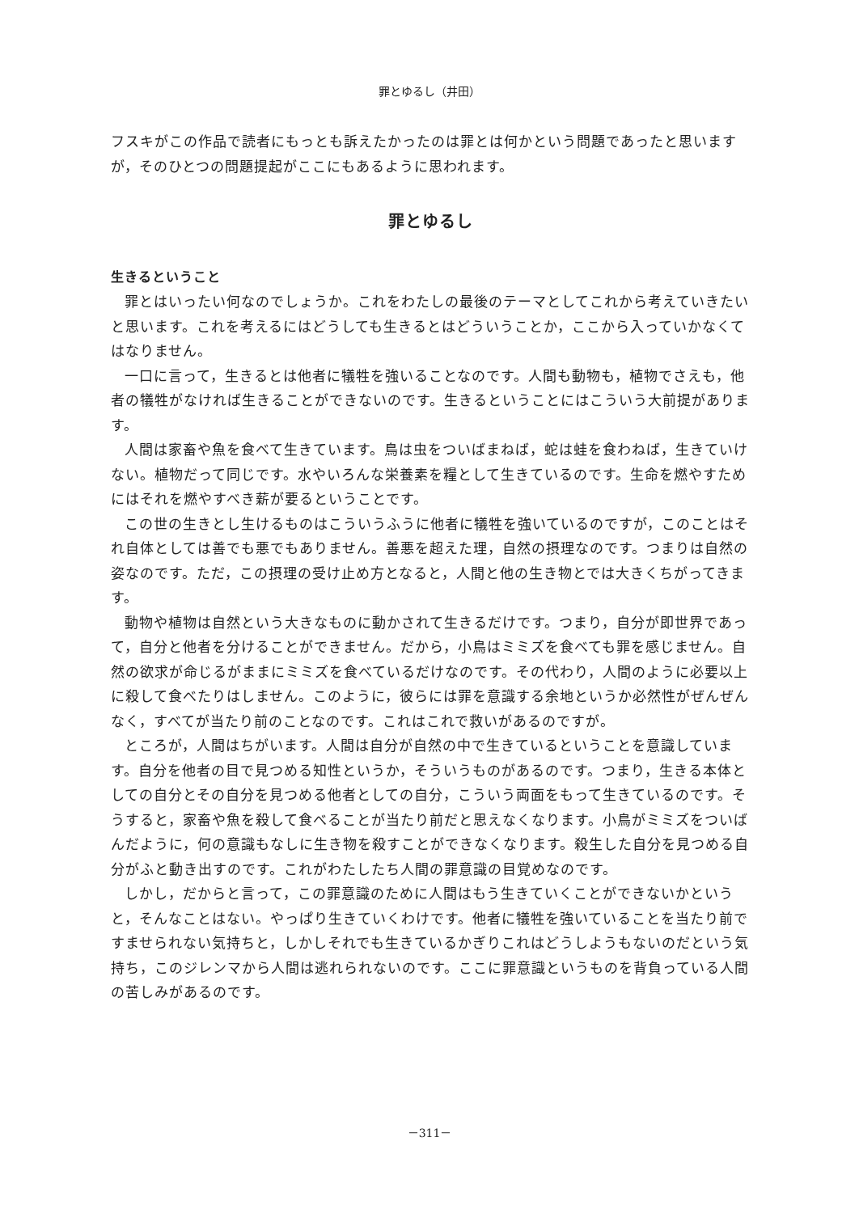罪とゆるし（井田）
フスキがこの作品で読者にもっとも訴えたかったのは罪とは何かという問題であったと思いますが，そのひとつの問題提起がここにもあるように思われます。
罪とゆるし
生きるということ
罪とはいったい何なのでしょうか。これをわたしの最後のテーマとしてこれから考えていきたいと思います。これを考えるにはどうしても生きるとはどういうことか，ここから入っていかなくてはなりません。
一口に言って，生きるとは他者に犠牲を強いることなのです。人間も動物も，植物でさえも，他者の犠牲がなければ生きることができないのです。生きるということにはこういう大前提があります。
人間は家畜や魚を食べて生きています。鳥は虫をついばまねば，蛇は蛙を食わねば，生きていけない。植物だって同じです。水やいろんな栄養素を糧として生きているのです。生命を燃やすためにはそれを燃やすべき薪が要るということです。
この世の生きとし生けるものはこういうふうに他者に犠牲を強いているのですが，このことはそれ自体としては善でも悪でもありません。善悪を超えた理，自然の摂理なのです。つまりは自然の姿なのです。ただ，この摂理の受け止め方となると，人間と他の生き物とでは大きくちがってきます。
動物や植物は自然という大きなものに動かされて生きるだけです。つまり，自分が即世界であって，自分と他者を分けることができません。だから，小鳥はミミズを食べても罪を感じません。自然の欲求が命じるがままにミミズを食べているだけなのです。その代わり，人間のように必要以上に殺して食べたりはしません。このように，彼らには罪を意識する余地というか必然性がぜんぜんなく，すべてが当たり前のことなのです。これはこれで救いがあるのですが。
ところが，人間はちがいます。人間は自分が自然の中で生きているということを意識しています。自分を他者の目で見つめる知性というか，そういうものがあるのです。つまり，生きる本体としての自分とその自分を見つめる他者としての自分，こういう両面をもって生きているのです。そうすると，家畜や魚を殺して食べることが当たり前だと思えなくなります。小鳥がミミズをついばんだように，何の意識もなしに生き物を殺すことができなくなります。殺生した自分を見つめる自分がふと動き出すのです。これがわたしたち人間の罪意識の目覚めなのです。
しかし，だからと言って，この罪意識のために人間はもう生きていくことができないかというと，そんなことはない。やっぱり生きていくわけです。他者に犠牲を強いていることを当たり前ですませられない気持ちと，しかしそれでも生きているかぎりこれはどうしようもないのだという気持ち，このジレンマから人間は逃れられないのです。ここに罪意識というものを背負っている人間の苦しみがあるのです。
－311－